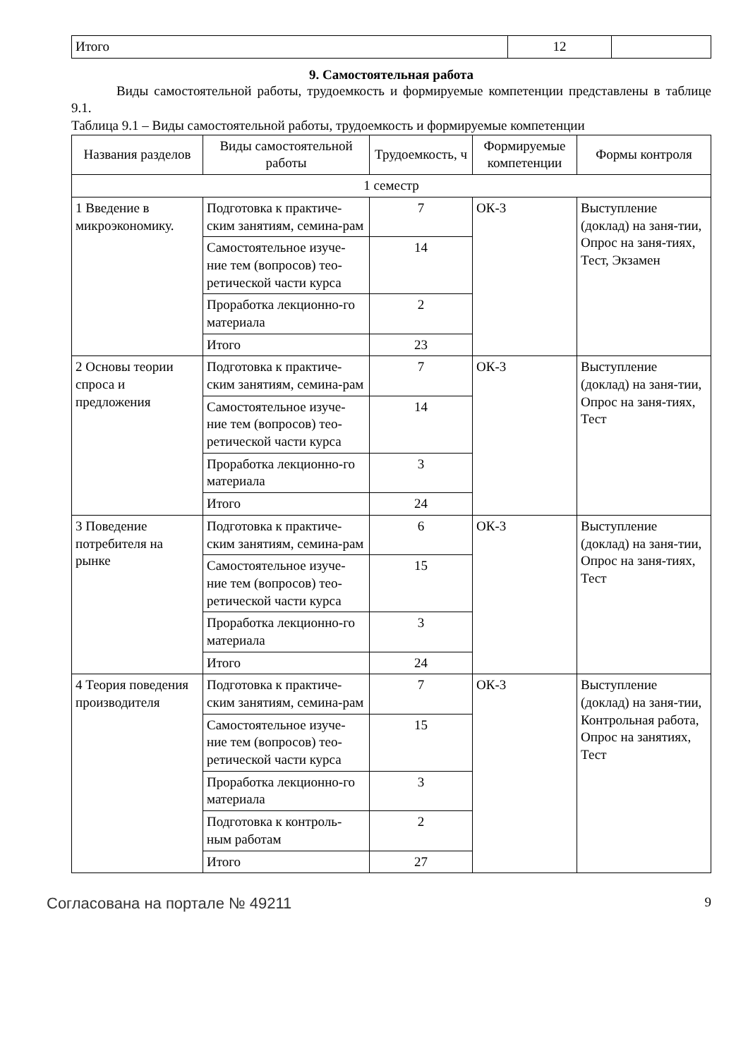| Итого | 12 | |
9. Самостоятельная работа
Виды самостоятельной работы, трудоемкость и формируемые компетенции представлены в таблице 9.1.
Таблица 9.1 – Виды самостоятельной работы, трудоемкость и формируемые компетенции
| Названия разделов | Виды самостоятельной работы | Трудоемкость, ч | Формируемые компетенции | Формы контроля |
| --- | --- | --- | --- | --- |
| 1 семестр | | | | |
| 1 Введение в микроэкономику. | Подготовка к практиче-ским занятиям, семина-рам | 7 | ОК-3 | Выступление (доклад) на заня-тии, Опрос на заня-тиях, Тест, Экзамен |
| | Самостоятельное изуче-ние тем (вопросов) тео-ретической части курса | 14 | | |
| | Проработка лекционно-го материала | 2 | | |
| | Итого | 23 | | |
| 2 Основы теории спроса и предложения | Подготовка к практиче-ским занятиям, семина-рам | 7 | ОК-3 | Выступление (доклад) на заня-тии, Опрос на заня-тиях, Тест |
| | Самостоятельное изуче-ние тем (вопросов) тео-ретической части курса | 14 | | |
| | Проработка лекционно-го материала | 3 | | |
| | Итого | 24 | | |
| 3 Поведение потребителя на рынке | Подготовка к практиче-ским занятиям, семина-рам | 6 | ОК-3 | Выступление (доклад) на заня-тии, Опрос на заня-тиях, Тест |
| | Самостоятельное изуче-ние тем (вопросов) тео-ретической части курса | 15 | | |
| | Проработка лекционно-го материала | 3 | | |
| | Итого | 24 | | |
| 4 Теория поведения производителя | Подготовка к практиче-ским занятиям, семина-рам | 7 | ОК-3 | Выступление (доклад) на заня-тии, Контрольная работа, Опрос на занятиях, Тест |
| | Самостоятельное изуче-ние тем (вопросов) тео-ретической части курса | 15 | | |
| | Проработка лекционно-го материала | 3 | | |
| | Подготовка к контроль-ным работам | 2 | | |
| | Итого | 27 | | |
Согласована на портале № 49211 9